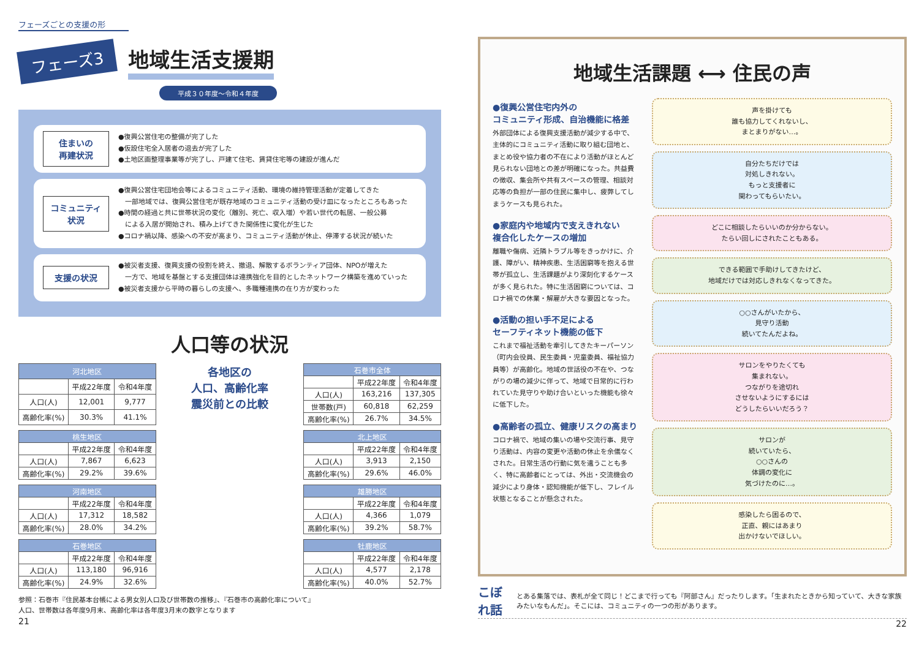フェーズごとの支援の形
フェーズ3
地域生活支援期
平成３０年度～令和４年度
住まいの
再建状況
●復興公営住宅の整備が完了した
●仮設住宅全入居者の退去が完了した
●土地区画整理事業等が完了し、戸建て住宅、賃貸住宅等の建設が進んだ
コミュニティ
状況
●復興公営住宅団地会等によるコミュニティ活動、環境の維持管理活動が定着してきた
　一部地域では、復興公営住宅が既存地域のコミュニティ活動の受け皿になったところもあった
●時間の経過と共に世帯状況の変化（離別、死亡、収入増）や若い世代の転居、一般公募
　による入居が開始され、積み上げてきた関係性に変化が生じた
●コロナ禍以降、感染への不安が高まり、コミュニティ活動が休止、停滞する状況が続いた
支援の状況
●被災者支援、復興支援の役割を終え、撤退、解散するボランティア団体、NPOが増えた
　一方で、地域を基盤とする支援団体は連携強化を目的としたネットワーク構築を進めていった
●被災者支援から平時の暮らしの支援へ、多職種連携の在り方が変わった
人口等の状況
| 河北地区 | | |
| --- | --- | --- |
| | 平成22年度 | 令和4年度 |
| 人口(人) | 12,001 | 9,777 |
| 高齢化率(%) | 30.3% | 41.1% |
各地区の
人口、高齢化率
震災前との比較
| 石巻市全体 | | |
| --- | --- | --- |
| | 平成22年度 | 令和4年度 |
| 人口(人) | 163,216 | 137,305 |
| 世帯数(戸) | 60,818 | 62,259 |
| 高齢化率(%) | 26.7% | 34.5% |
| 桃生地区 | | |
| --- | --- | --- |
| | 平成22年度 | 令和4年度 |
| 人口(人) | 7,867 | 6,623 |
| 高齢化率(%) | 29.2% | 39.6% |
| 北上地区 | | |
| --- | --- | --- |
| | 平成22年度 | 令和4年度 |
| 人口(人) | 3,913 | 2,150 |
| 高齢化率(%) | 29.6% | 46.0% |
| 河南地区 | | |
| --- | --- | --- |
| | 平成22年度 | 令和4年度 |
| 人口(人) | 17,312 | 18,582 |
| 高齢化率(%) | 28.0% | 34.2% |
| 雄勝地区 | | |
| --- | --- | --- |
| | 平成22年度 | 令和4年度 |
| 人口(人) | 4,366 | 1,079 |
| 高齢化率(%) | 39.2% | 58.7% |
| 石巻地区 | | |
| --- | --- | --- |
| | 平成22年度 | 令和4年度 |
| 人口(人) | 113,180 | 96,916 |
| 高齢化率(%) | 24.9% | 32.6% |
| 牡鹿地区 | | |
| --- | --- | --- |
| | 平成22年度 | 令和4年度 |
| 人口(人) | 4,577 | 2,178 |
| 高齢化率(%) | 40.0% | 52.7% |
参照：石巻市『住民基本台帳による男女別人口及び世帯数の推移』、『石巻市の高齢化率について』
人口、世帯数は各年度9月末、高齢化率は各年度3月末の数字となります
21
地域生活課題 ⟷ 住民の声
●復興公営住宅内外の
コミュニティ形成、自治機能に格差
外部団体による復興支援活動が減少する中で、主体的にコミュニティ活動に取り組む団地と、まとめ役や協力者の不在により活動がほとんど見られない団地との差が明確になった。共益費の徴収、集会所や共有スペースの管理、相談対応等の負担が一部の住民に集中し、疲弊してしまうケースも見られた。
●家庭内や地域内で支えきれない
複合化したケースの増加
離職や傷病、近隣トラブル等をきっかけに、介護、障がい、精神疾患、生活困窮等を抱える世帯が孤立し、生活課題がより深刻化するケースが多く見られた。特に生活困窮については、コロナ禍での休業・解雇が大きな要因となった。
●活動の担い手不足による
セーフティネット機能の低下
これまで福祉活動を牽引してきたキーパーソン（町内会役員、民生委員・児童委員、福祉協力員等）が高齢化。地域の世話役の不在や、つながりの場の減少に伴って、地域で日常的に行われていた見守りや助け合いといった機能も徐々に低下した。
●高齢者の孤立、健康リスクの高まり
コロナ禍で、地域の集いの場や交流行事、見守り活動は、内容の変更や活動の休止を余儀なくされた。日常生活の行動に気を遣うことも多く、特に高齢者にとっては、外出・交流機会の減少により身体・認知機能が低下し、フレイル状態となることが懸念された。
声を掛けても
誰も協力してくれないし、
まとまりがない…。
自分たちだけでは
対処しきれない。
もっと支援者に
関わってもらいたい。
どこに相談したらいいのか分からない。
たらい回しにされたこともある。
できる範囲で手助けしてきたけど、
地域だけでは対応しきれなくなってきた。
○○さんがいたから、
見守り活動
続いてたんだよね。
サロンをやりたくても
集まれない。
つながりを途切れ
させないようにするには
どうしたらいいだろう？
サロンが
続いていたら、
○○さんの
体調の変化に
気づけたのに…。
感染したら困るので、
正直、親にはあまり
出かけないでほしい。
こぼれ話 とある集落では、表札が全て同じ！どこまで行っても『阿部さん』だったりします。「生まれたときから知っていて、大きな家族みたいなもんだ」。そこには、コミュニティの一つの形があります。
22